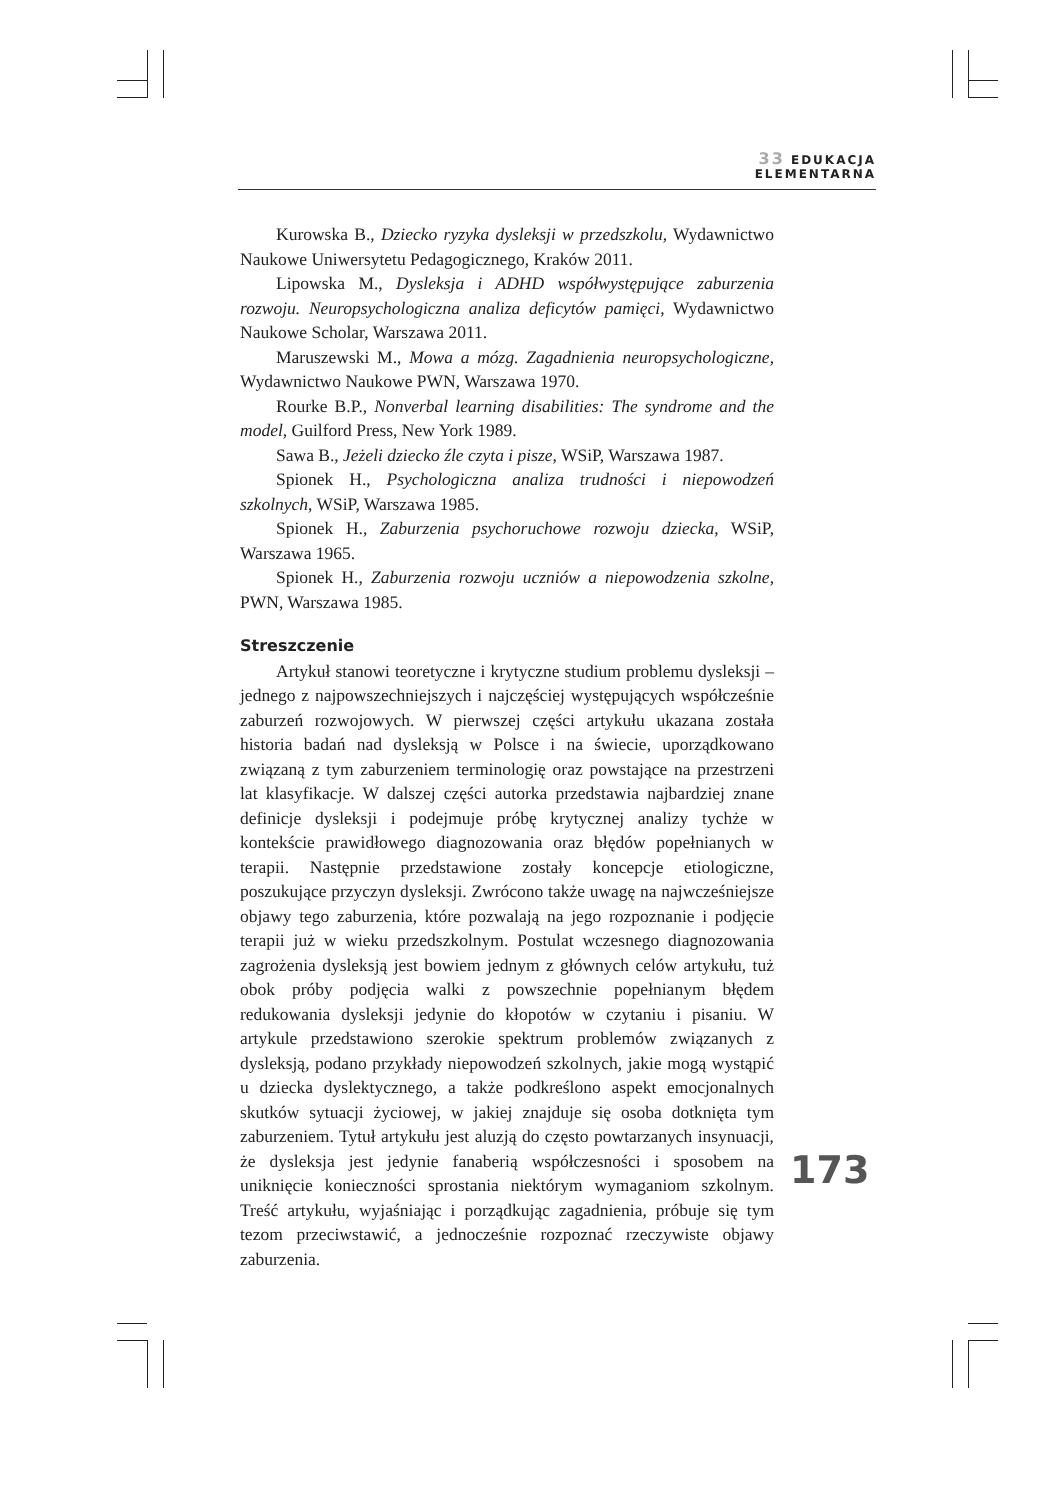33 EDUKACJA
ELEMENTARNA
Kurowska B., Dziecko ryzyka dysleksji w przedszkolu, Wydawnictwo Naukowe Uniwersytetu Pedagogicznego, Kraków 2011.
Lipowska M., Dysleksja i ADHD współwystępujące zaburzenia rozwoju. Neuropsychologiczna analiza deficytów pamięci, Wydawnictwo Naukowe Scholar, Warszawa 2011.
Maruszewski M., Mowa a mózg. Zagadnienia neuropsychologiczne, Wydawnictwo Naukowe PWN, Warszawa 1970.
Rourke B.P., Nonverbal learning disabilities: The syndrome and the model, Guilford Press, New York 1989.
Sawa B., Jeżeli dziecko źle czyta i pisze, WSiP, Warszawa 1987.
Spionek H., Psychologiczna analiza trudności i niepowodzeń szkolnych, WSiP, Warszawa 1985.
Spionek H., Zaburzenia psychoruchowe rozwoju dziecka, WSiP, Warszawa 1965.
Spionek H., Zaburzenia rozwoju uczniów a niepowodzenia szkolne, PWN, Warszawa 1985.
Streszczenie
Artykuł stanowi teoretyczne i krytyczne studium problemu dysleksji – jednego z najpowszechniejszych i najczęściej występujących współcześnie zaburzeń rozwojowych. W pierwszej części artykułu ukazana została historia badań nad dysleksją w Polsce i na świecie, uporządkowano związaną z tym zaburzeniem terminologię oraz powstające na przestrzeni lat klasyfikacje. W dalszej części autorka przedstawia najbardziej znane definicje dysleksji i podejmuje próbę krytycznej analizy tychże w kontekście prawidłowego diagnozowania oraz błędów popełnianych w terapii. Następnie przedstawione zostały koncepcje etiologiczne, poszukujące przyczyn dysleksji. Zwrócono także uwagę na najwcześniejsze objawy tego zaburzenia, które pozwalają na jego rozpoznanie i podjęcie terapii już w wieku przedszkolnym. Postulat wczesnego diagnozowania zagrożenia dysleksją jest bowiem jednym z głównych celów artykułu, tuż obok próby podjęcia walki z powszechnie popełnianym błędem redukowania dysleksji jedynie do kłopotów w czytaniu i pisaniu. W artykule przedstawiono szerokie spektrum problemów związanych z dysleksją, podano przykłady niepowodzeń szkolnych, jakie mogą wystąpić u dziecka dyslektycznego, a także podkreślono aspekt emocjonalnych skutków sytuacji życiowej, w jakiej znajduje się osoba dotknięta tym zaburzeniem. Tytuł artykułu jest aluzją do często powtarzanych insynuacji, że dysleksja jest jedynie fanaberią współczesności i sposobem na uniknięcie konieczności sprostania niektórym wymaganiom szkolnym. Treść artykułu, wyjaśniając i porządkując zagadnienia, próbuje się tym tezom przeciwstawić, a jednocześnie rozpoznać rzeczywiste objawy zaburzenia.
173